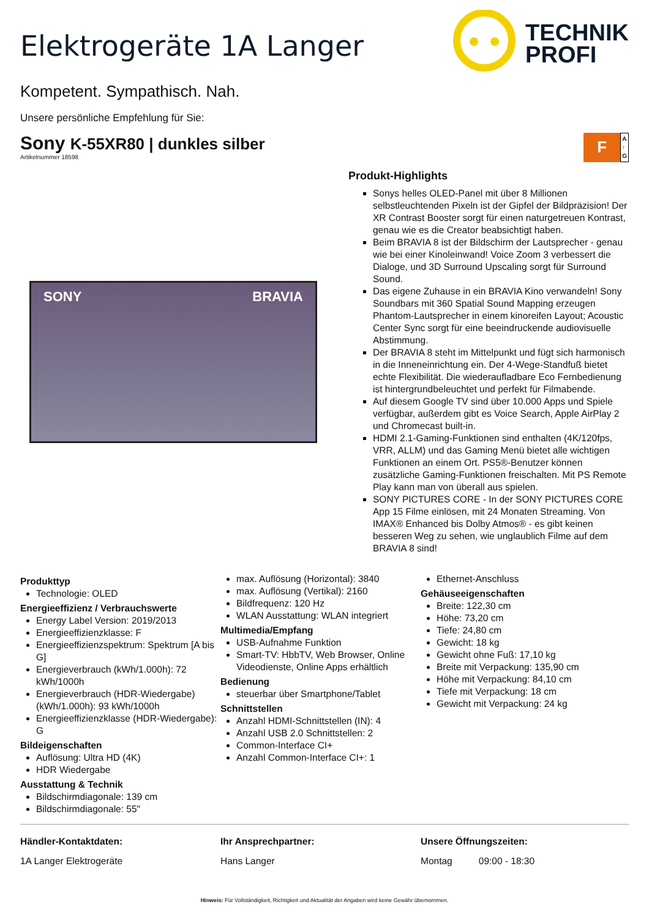Elektrogeräte 1A Langer
TECHNIK
PROFI
Kompetent. Sympathisch. Nah.
Unsere persönliche Empfehlung für Sie:
Sony K-55XR80 | dunkles silber
Artikelnummer 18598
F
A
↑
G
SONY BRAVIA
Produkt-Highlights
Sonys helles OLED-Panel mit über 8 Millionen selbstleuchtenden Pixeln ist der Gipfel der Bildpräzision! Der XR Contrast Booster sorgt für einen naturgetreuen Kontrast, genau wie es die Creator beabsichtigt haben.
Beim BRAVIA 8 ist der Bildschirm der Lautsprecher - genau wie bei einer Kinoleinwand! Voice Zoom 3 verbessert die Dialoge, und 3D Surround Upscaling sorgt für Surround Sound.
Das eigene Zuhause in ein BRAVIA Kino verwandeln! Sony Soundbars mit 360 Spatial Sound Mapping erzeugen Phantom-Lautsprecher in einem kinoreifen Layout; Acoustic Center Sync sorgt für eine beeindruckende audiovisuelle Abstimmung.
Der BRAVIA 8 steht im Mittelpunkt und fügt sich harmonisch in die Inneneinrichtung ein. Der 4-Wege-Standfuß bietet echte Flexibilität. Die wiederaufladbare Eco Fernbedienung ist hintergrundbeleuchtet und perfekt für Filmabende.
Auf diesem Google TV sind über 10.000 Apps und Spiele verfügbar, außerdem gibt es Voice Search, Apple AirPlay 2 und Chromecast built-in.
HDMI 2.1-Gaming-Funktionen sind enthalten (4K/120fps, VRR, ALLM) und das Gaming Menü bietet alle wichtigen Funktionen an einem Ort. PS5®-Benutzer können zusätzliche Gaming-Funktionen freischalten. Mit PS Remote Play kann man von überall aus spielen.
SONY PICTURES CORE - In der SONY PICTURES CORE App 15 Filme einlösen, mit 24 Monaten Streaming. Von IMAX® Enhanced bis Dolby Atmos® - es gibt keinen besseren Weg zu sehen, wie unglaublich Filme auf dem BRAVIA 8 sind!
Produkttyp
Technologie: OLED
Energieeffizienz / Verbrauchswerte
Energy Label Version: 2019/2013
Energieeffizienzklasse: F
Energieeffizienzspektrum: Spektrum [A bis G]
Energieverbrauch (kWh/1.000h): 72 kWh/1000h
Energieverbrauch (HDR-Wiedergabe) (kWh/1.000h): 93 kWh/1000h
Energieeffizienzklasse (HDR-Wiedergabe): G
Bildeigenschaften
Auflösung: Ultra HD (4K)
HDR Wiedergabe
Ausstattung & Technik
Bildschirmdiagonale: 139 cm
Bildschirmdiagonale: 55"
max. Auflösung (Horizontal): 3840
max. Auflösung (Vertikal): 2160
Bildfrequenz: 120 Hz
WLAN Ausstattung: WLAN integriert
Multimedia/Empfang
USB-Aufnahme Funktion
Smart-TV: HbbTV, Web Browser, Online Videodienste, Online Apps erhältlich
Bedienung
steuerbar über Smartphone/Tablet
Schnittstellen
Anzahl HDMI-Schnittstellen (IN): 4
Anzahl USB 2.0 Schnittstellen: 2
Common-Interface CI+
Anzahl Common-Interface CI+: 1
Ethernet-Anschluss
Gehäuseeigenschaften
Breite: 122,30 cm
Höhe: 73,20 cm
Tiefe: 24,80 cm
Gewicht: 18 kg
Gewicht ohne Fuß: 17,10 kg
Breite mit Verpackung: 135,90 cm
Höhe mit Verpackung: 84,10 cm
Tiefe mit Verpackung: 18 cm
Gewicht mit Verpackung: 24 kg
Händler-Kontaktdaten:
1A Langer Elektrogeräte
Ihr Ansprechpartner:
Hans Langer
Unsere Öffnungszeiten:
Montag 09:00 - 18:30
Hinweis: Für Vollständigkeit, Richtigkeit und Aktualität der Angaben wird keine Gewähr übernommen.